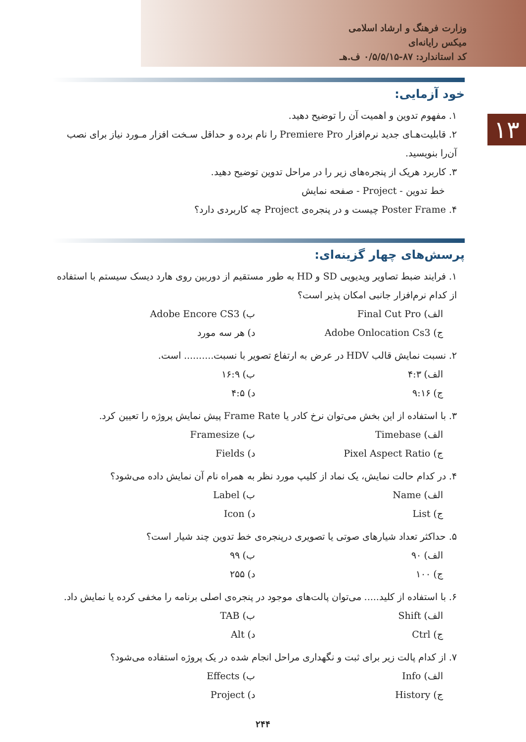وزارت فرهنگ و ارشاد اسلامی
میکس رایانه‌ای
کد استاندارد: ۸۷-۰/۵/۵/۱۵ ف.هـ
۱۳
خود آزمایی:
۱. مفهوم تدوین و اهمیت آن را توضیح دهید.
۲. قابلیت‌هـای جدید نرم‌افزار Premiere Pro را نام برده و حداقل سـخت افزار مـورد نیاز برای نصب آن‌را بنویسید.
۳. کاربرد هریک از پنجره‌های زیر را در مراحل تدوین توضیح دهید.
خط تدوین - Project - صفحه نمایش
۴. Poster Frame چیست و در پنجره‌ی Project چه کاربردی دارد؟
پرسش‌های چهار گزینه‌ای:
۱. فرایند ضبط تصاویر ویدیویی SD و HD به طور مستقیم از دوربین روی هارد دیسک سیستم با استفاده از کدام نرم‌افزار جانبی امکان پذیر است؟
الف) Final Cut Pro ب) Adobe Encore CS3
ج) Adobe Onlocation Cs3 د) هر سه مورد
۲. نسبت نمایش قالب HDV در عرض به ارتفاع تصویر با نسبت.......... است.
الف) ۴:۳ ب) ۱۶:۹
ج) ۹:۱۶ د) ۴:۵
۳. با استفاده از این بخش می‌توان نرخ کادر یا Frame Rate پیش نمایش پروژه را تعیین کرد.
الف) Timebase ب) Framesize
ج) Pixel Aspect Ratio د) Fields
۴. در کدام حالت نمایش، یک نماد از کلیپ مورد نظر به همراه نام آن نمایش داده می‌شود؟
الف) Name ب) Label
ج) List د) Icon
۵. حداکثر تعداد شیارهای صوتی یا تصویری درپنجره‌ی خط تدوین چند شیار است؟
الف) ۹۰ ب) ۹۹
ج) ۱۰۰ د) ۲۵۵
۶. با استفاده از کلید..... می‌توان پالت‌های موجود در پنجره‌ی اصلی برنامه را مخفی کرده یا نمایش داد.
الف) Shift ب) TAB
ج) Ctrl د) Alt
۷. از کدام پالت زیر برای ثبت و نگهداری مراحل انجام شده در یک پروژه استفاده می‌شود؟
الف) Info ب) Effects
ج) History د) Project
۲۴۴